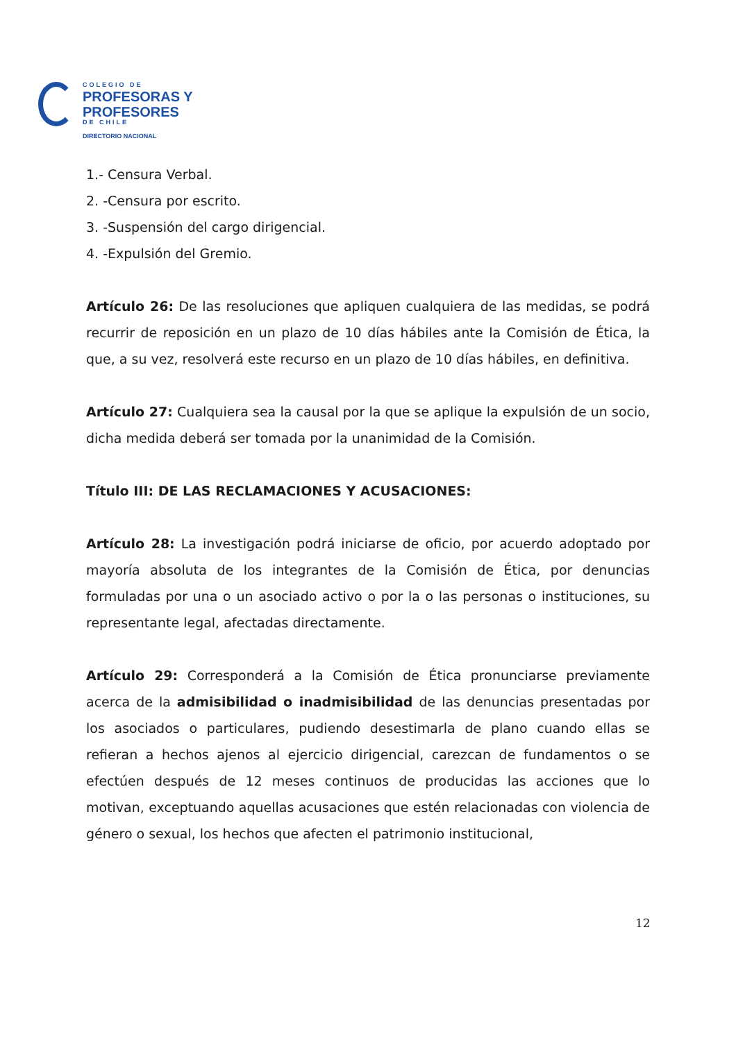COLEGIO DE
PROFESORAS Y
PROFESORES
DE CHILE
DIRECTORIO NACIONAL
1.- Censura Verbal.
2. -Censura por escrito.
3. -Suspensión del cargo dirigencial.
4. -Expulsión del Gremio.
Artículo 26: De las resoluciones que apliquen cualquiera de las medidas, se podrá recurrir de reposición en un plazo de 10 días hábiles ante la Comisión de Ética, la que, a su vez, resolverá este recurso en un plazo de 10 días hábiles, en definitiva.
Artículo 27: Cualquiera sea la causal por la que se aplique la expulsión de un socio, dicha medida deberá ser tomada por la unanimidad de la Comisión.
Título III: DE LAS RECLAMACIONES Y ACUSACIONES:
Artículo 28: La investigación podrá iniciarse de oficio, por acuerdo adoptado por mayoría absoluta de los integrantes de la Comisión de Ética, por denuncias formuladas por una o un asociado activo o por la o las personas o instituciones, su representante legal, afectadas directamente.
Artículo 29: Corresponderá a la Comisión de Ética pronunciarse previamente acerca de la admisibilidad o inadmisibilidad de las denuncias presentadas por los asociados o particulares, pudiendo desestimarla de plano cuando ellas se refieran a hechos ajenos al ejercicio dirigencial, carezcan de fundamentos o se efectúen después de 12 meses continuos de producidas las acciones que lo motivan, exceptuando aquellas acusaciones que estén relacionadas con violencia de género o sexual, los hechos que afecten el patrimonio institucional,
12